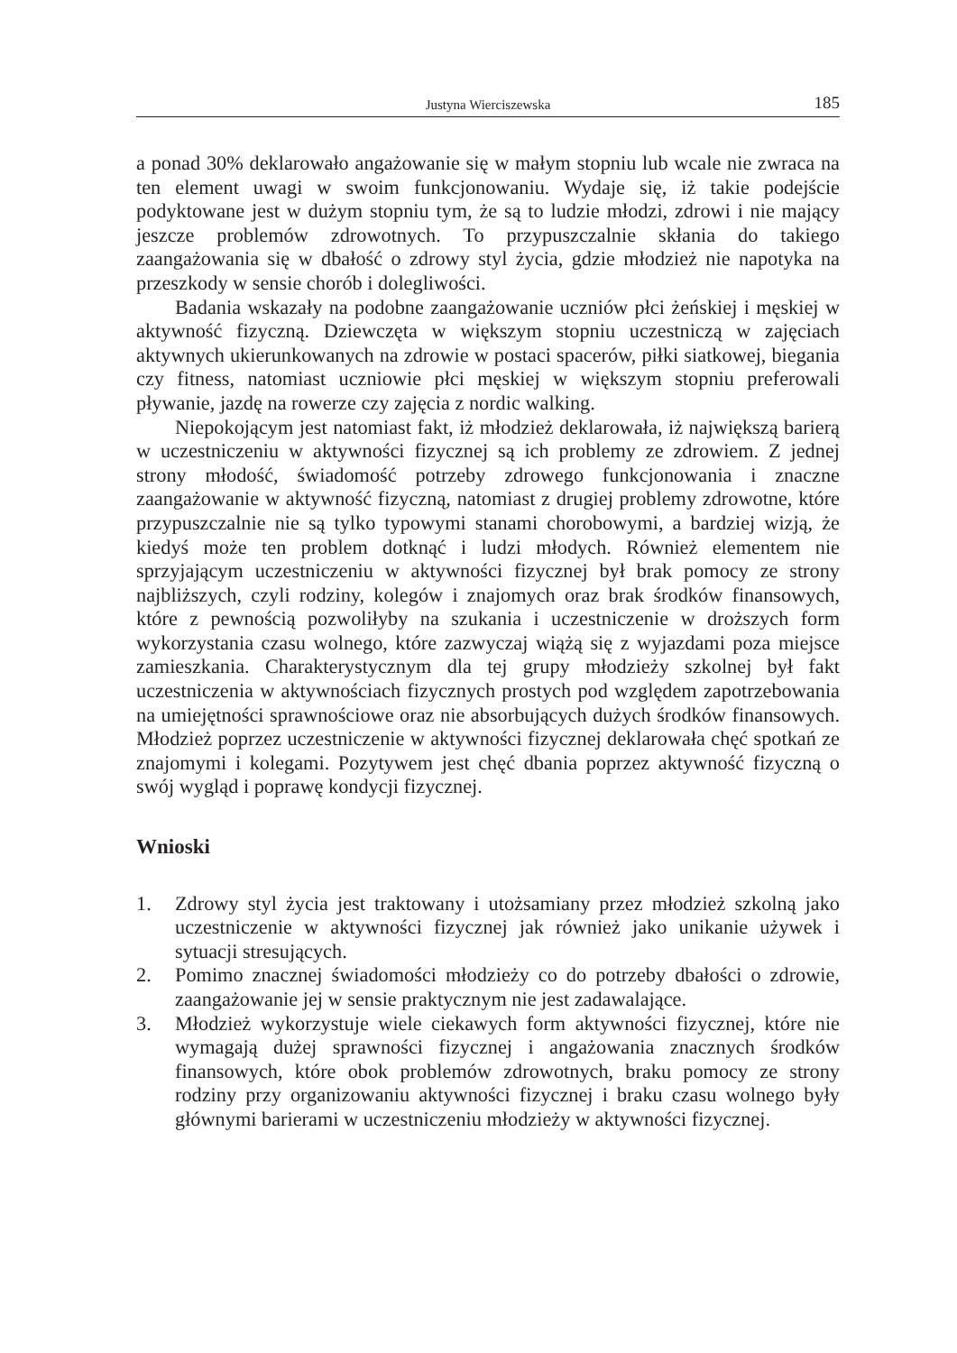Justyna Wierciszewska 185
a ponad 30% deklarowało angażowanie się w małym stopniu lub wcale nie zwraca na ten element uwagi w swoim funkcjonowaniu. Wydaje się, iż takie podejście podyktowane jest w dużym stopniu tym, że są to ludzie młodzi, zdrowi i nie mający jeszcze problemów zdrowotnych. To przypuszczalnie skłania do takiego zaangażowania się w dbałość o zdrowy styl życia, gdzie młodzież nie napotyka na przeszkody w sensie chorób i dolegliwości.
Badania wskazały na podobne zaangażowanie uczniów płci żeńskiej i męskiej w aktywność fizyczną. Dziewczęta w większym stopniu uczestniczą w zajęciach aktywnych ukierunkowanych na zdrowie w postaci spacerów, piłki siatkowej, biegania czy fitness, natomiast uczniowie płci męskiej w większym stopniu preferowali pływanie, jazdę na rowerze czy zajęcia z nordic walking.
Niepokojącym jest natomiast fakt, iż młodzież deklarowała, iż największą barierą w uczestniczeniu w aktywności fizycznej są ich problemy ze zdrowiem. Z jednej strony młodość, świadomość potrzeby zdrowego funkcjonowania i znaczne zaangażowanie w aktywność fizyczną, natomiast z drugiej problemy zdrowotne, które przypuszczalnie nie są tylko typowymi stanami chorobowymi, a bardziej wizją, że kiedyś może ten problem dotknąć i ludzi młodych. Również elementem nie sprzyjającym uczestniczeniu w aktywności fizycznej był brak pomocy ze strony najbliższych, czyli rodziny, kolegów i znajomych oraz brak środków finansowych, które z pewnością pozwoliłyby na szukania i uczestniczenie w droższych form wykorzystania czasu wolnego, które zazwyczaj wiążą się z wyjazdami poza miejsce zamieszkania. Charakterystycznym dla tej grupy młodzieży szkolnej był fakt uczestniczenia w aktywnościach fizycznych prostych pod względem zapotrzebowania na umiejętności sprawnościowe oraz nie absorbujących dużych środków finansowych. Młodzież poprzez uczestniczenie w aktywności fizycznej deklarowała chęć spotkań ze znajomymi i kolegami. Pozytywem jest chęć dbania poprzez aktywność fizyczną o swój wygląd i poprawę kondycji fizycznej.
Wnioski
1. Zdrowy styl życia jest traktowany i utożsamiany przez młodzież szkolną jako uczestniczenie w aktywności fizycznej jak również jako unikanie używek i sytuacji stresujących.
2. Pomimo znacznej świadomości młodzieży co do potrzeby dbałości o zdrowie, zaangażowanie jej w sensie praktycznym nie jest zadawalające.
3. Młodzież wykorzystuje wiele ciekawych form aktywności fizycznej, które nie wymagają dużej sprawności fizycznej i angażowania znacznych środków finansowych, które obok problemów zdrowotnych, braku pomocy ze strony rodziny przy organizowaniu aktywności fizycznej i braku czasu wolnego były głównymi barierami w uczestniczeniu młodzieży w aktywności fizycznej.